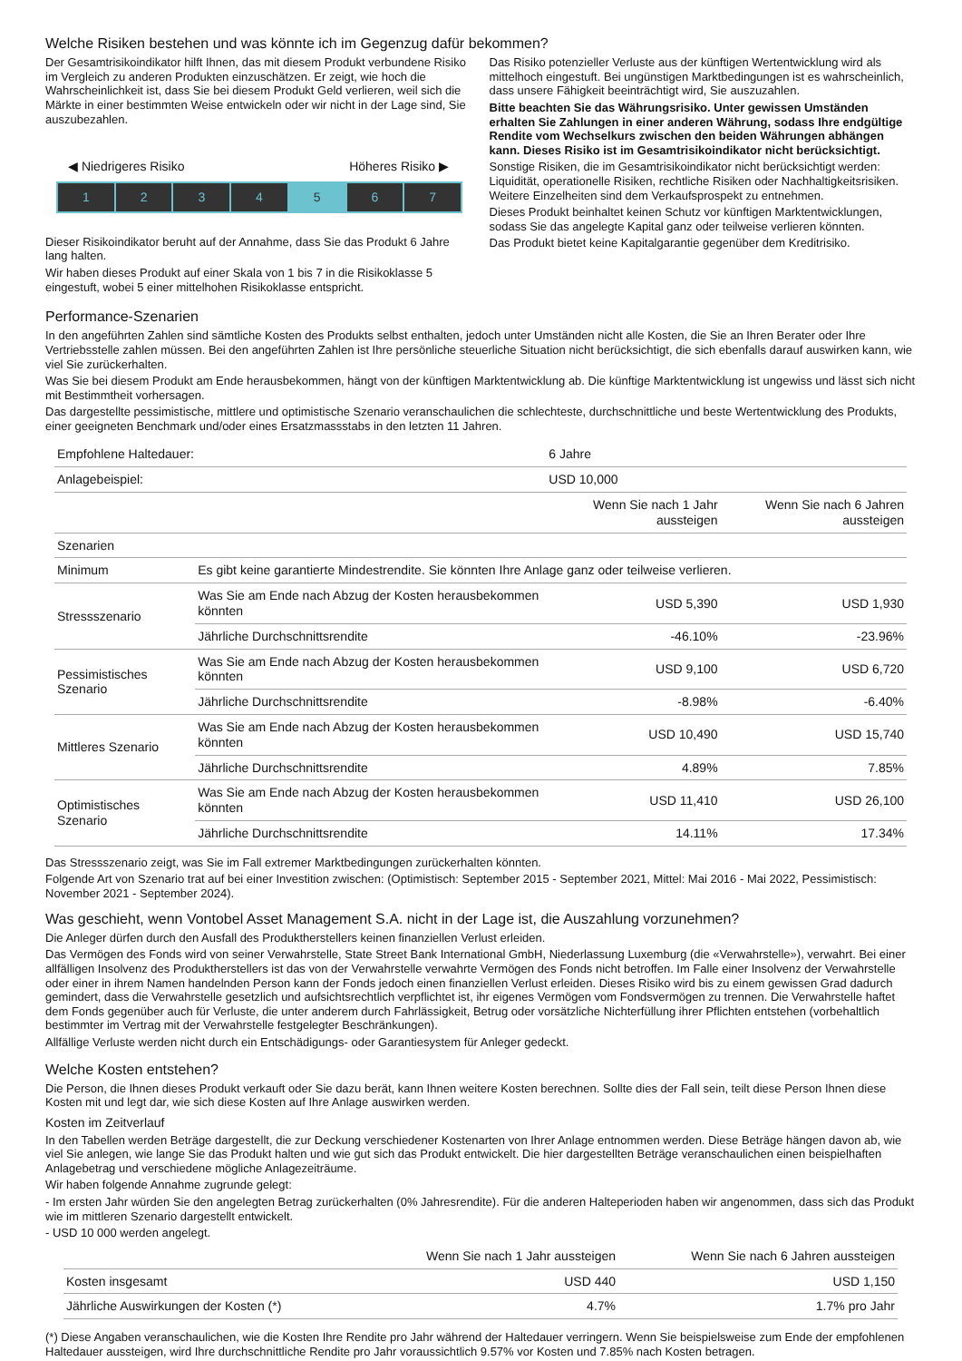Welche Risiken bestehen und was könnte ich im Gegenzug dafür bekommen?
Der Gesamtrisikoindikator hilft Ihnen, das mit diesem Produkt verbundene Risiko im Vergleich zu anderen Produkten einzuschätzen. Er zeigt, wie hoch die Wahrscheinlichkeit ist, dass Sie bei diesem Produkt Geld verlieren, weil sich die Märkte in einer bestimmten Weise entwickeln oder wir nicht in der Lage sind, Sie auszubezahlen.
◀ Niedrigeres Risiko Höheres Risiko ▶
1 2 3 4 5 6 7
Dieser Risikoindikator beruht auf der Annahme, dass Sie das Produkt 6 Jahre lang halten.
Wir haben dieses Produkt auf einer Skala von 1 bis 7 in die Risikoklasse 5 eingestuft, wobei 5 einer mittelhohen Risikoklasse entspricht.
Das Risiko potenzieller Verluste aus der künftigen Wertentwicklung wird als mittelhoch eingestuft. Bei ungünstigen Marktbedingungen ist es wahrscheinlich, dass unsere Fähigkeit beeinträchtigt wird, Sie auszuzahlen.
Bitte beachten Sie das Währungsrisiko. Unter gewissen Umständen erhalten Sie Zahlungen in einer anderen Währung, sodass Ihre endgültige Rendite vom Wechselkurs zwischen den beiden Währungen abhängen kann. Dieses Risiko ist im Gesamtrisikoindikator nicht berücksichtigt.
Sonstige Risiken, die im Gesamtrisikoindikator nicht berücksichtigt werden: Liquidität, operationelle Risiken, rechtliche Risiken oder Nachhaltigkeitsrisiken. Weitere Einzelheiten sind dem Verkaufsprospekt zu entnehmen.
Dieses Produkt beinhaltet keinen Schutz vor künftigen Marktentwicklungen, sodass Sie das angelegte Kapital ganz oder teilweise verlieren könnten.
Das Produkt bietet keine Kapitalgarantie gegenüber dem Kreditrisiko.
Performance-Szenarien
In den angeführten Zahlen sind sämtliche Kosten des Produkts selbst enthalten, jedoch unter Umständen nicht alle Kosten, die Sie an Ihren Berater oder Ihre Vertriebsstelle zahlen müssen. Bei den angeführten Zahlen ist Ihre persönliche steuerliche Situation nicht berücksichtigt, die sich ebenfalls darauf auswirken kann, wie viel Sie zurückerhalten.
Was Sie bei diesem Produkt am Ende herausbekommen, hängt von der künftigen Marktentwicklung ab. Die künftige Marktentwicklung ist ungewiss und lässt sich nicht mit Bestimmtheit vorhersagen.
Das dargestellte pessimistische, mittlere und optimistische Szenario veranschaulichen die schlechteste, durchschnittliche und beste Wertentwicklung des Produkts, einer geeigneten Benchmark und/oder eines Ersatzmassstabs in den letzten 11 Jahren.
| Empfohlene Haltedauer: | | 6 Jahre | |
| Anlagebeispiel: | | USD 10,000 | |
| | | Wenn Sie nach 1 Jahr aussteigen | Wenn Sie nach 6 Jahren aussteigen |
| Szenarien | | | |
| Minimum | Es gibt keine garantierte Mindestrendite. Sie könnten Ihre Anlage ganz oder teilweise verlieren. | | |
| Stressszenario | Was Sie am Ende nach Abzug der Kosten herausbekommen könnten | USD 5,390 | USD 1,930 |
| | Jährliche Durchschnittsrendite | -46.10% | -23.96% |
| Pessimistisches Szenario | Was Sie am Ende nach Abzug der Kosten herausbekommen könnten | USD 9,100 | USD 6,720 |
| | Jährliche Durchschnittsrendite | -8.98% | -6.40% |
| Mittleres Szenario | Was Sie am Ende nach Abzug der Kosten herausbekommen könnten | USD 10,490 | USD 15,740 |
| | Jährliche Durchschnittsrendite | 4.89% | 7.85% |
| Optimistisches Szenario | Was Sie am Ende nach Abzug der Kosten herausbekommen könnten | USD 11,410 | USD 26,100 |
| | Jährliche Durchschnittsrendite | 14.11% | 17.34% |
Das Stressszenario zeigt, was Sie im Fall extremer Marktbedingungen zurückerhalten könnten.
Folgende Art von Szenario trat auf bei einer Investition zwischen: (Optimistisch: September 2015 - September 2021, Mittel: Mai 2016 - Mai 2022, Pessimistisch: November 2021 - September 2024).
Was geschieht, wenn Vontobel Asset Management S.A. nicht in der Lage ist, die Auszahlung vorzunehmen?
Die Anleger dürfen durch den Ausfall des Produktherstellers keinen finanziellen Verlust erleiden.
Das Vermögen des Fonds wird von seiner Verwahrstelle, State Street Bank International GmbH, Niederlassung Luxemburg (die «Verwahrstelle»), verwahrt. Bei einer allfälligen Insolvenz des Produktherstellers ist das von der Verwahrstelle verwahrte Vermögen des Fonds nicht betroffen. Im Falle einer Insolvenz der Verwahrstelle oder einer in ihrem Namen handelnden Person kann der Fonds jedoch einen finanziellen Verlust erleiden. Dieses Risiko wird bis zu einem gewissen Grad dadurch gemindert, dass die Verwahrstelle gesetzlich und aufsichtsrechtlich verpflichtet ist, ihr eigenes Vermögen vom Fondsvermögen zu trennen. Die Verwahrstelle haftet dem Fonds gegenüber auch für Verluste, die unter anderem durch Fahrlässigkeit, Betrug oder vorsätzliche Nichterfüllung ihrer Pflichten entstehen (vorbehaltlich bestimmter im Vertrag mit der Verwahrstelle festgelegter Beschränkungen).
Allfällige Verluste werden nicht durch ein Entschädigungs- oder Garantiesystem für Anleger gedeckt.
Welche Kosten entstehen?
Die Person, die Ihnen dieses Produkt verkauft oder Sie dazu berät, kann Ihnen weitere Kosten berechnen. Sollte dies der Fall sein, teilt diese Person Ihnen diese Kosten mit und legt dar, wie sich diese Kosten auf Ihre Anlage auswirken werden.
Kosten im Zeitverlauf
In den Tabellen werden Beträge dargestellt, die zur Deckung verschiedener Kostenarten von Ihrer Anlage entnommen werden. Diese Beträge hängen davon ab, wie viel Sie anlegen, wie lange Sie das Produkt halten und wie gut sich das Produkt entwickelt. Die hier dargestellten Beträge veranschaulichen einen beispielhaften Anlagebetrag und verschiedene mögliche Anlagezeiträume.
Wir haben folgende Annahme zugrunde gelegt:
- Im ersten Jahr würden Sie den angelegten Betrag zurückerhalten (0% Jahresrendite). Für die anderen Halteperioden haben wir angenommen, dass sich das Produkt wie im mittleren Szenario dargestellt entwickelt.
- USD 10 000 werden angelegt.
| | Wenn Sie nach 1 Jahr aussteigen | Wenn Sie nach 6 Jahren aussteigen |
| --- | --- | --- |
| Kosten insgesamt | USD 440 | USD 1,150 |
| Jährliche Auswirkungen der Kosten (*) | 4.7% | 1.7% pro Jahr |
(*) Diese Angaben veranschaulichen, wie die Kosten Ihre Rendite pro Jahr während der Haltedauer verringern. Wenn Sie beispielsweise zum Ende der empfohlenen Haltedauer aussteigen, wird Ihre durchschnittliche Rendite pro Jahr voraussichtlich 9.57% vor Kosten und 7.85% nach Kosten betragen.